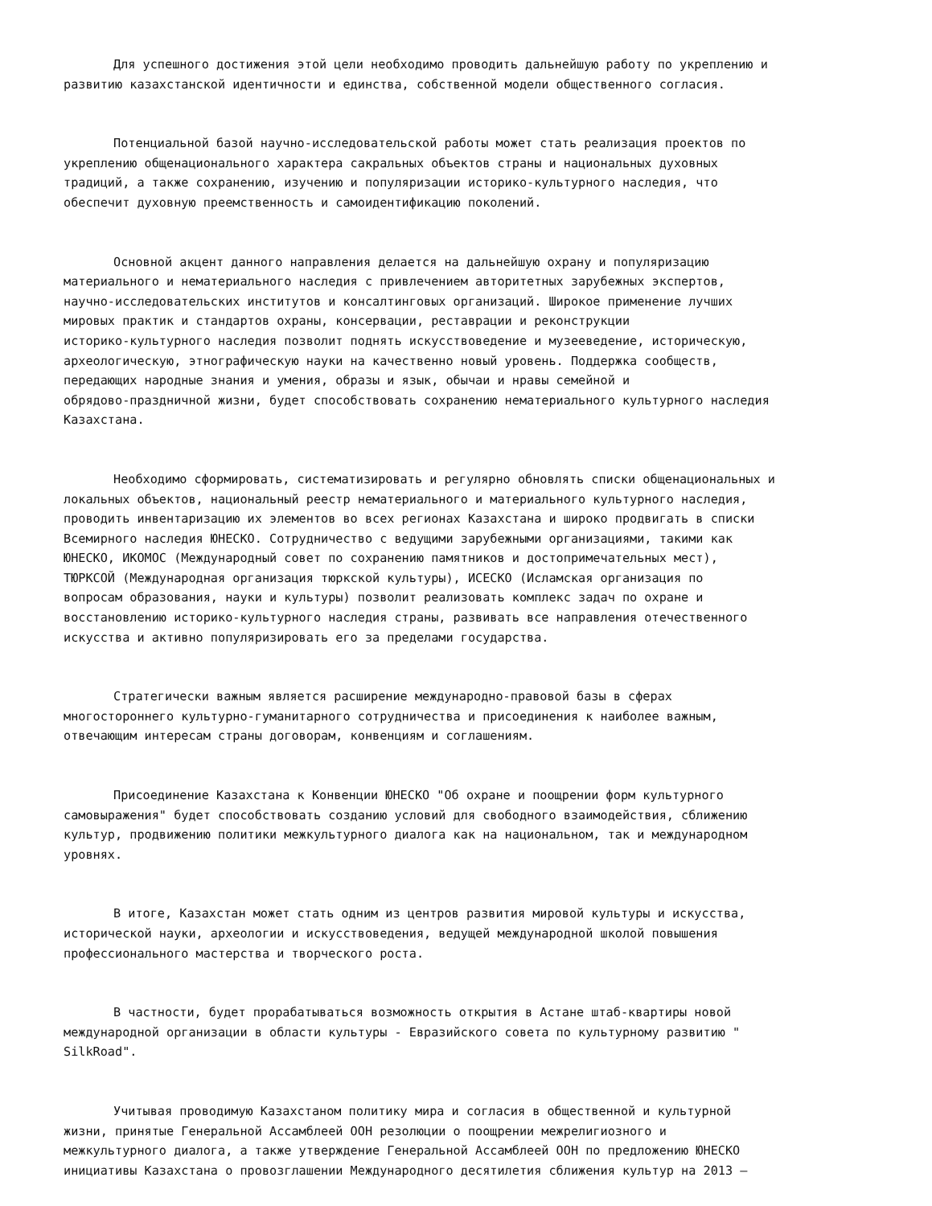Для успешного достижения этой цели необходимо проводить дальнейшую работу по укреплению и развитию казахстанской идентичности и единства, собственной модели общественного согласия.
Потенциальной базой научно-исследовательской работы может стать реализация проектов по укреплению общенационального характера сакральных объектов страны и национальных духовных традиций, а также сохранению, изучению и популяризации историко-культурного наследия, что обеспечит духовную преемственность и самоидентификацию поколений.
Основной акцент данного направления делается на дальнейшую охрану и популяризацию материального и нематериального наследия с привлечением авторитетных зарубежных экспертов, научно-исследовательских институтов и консалтинговых организаций. Широкое применение лучших мировых практик и стандартов охраны, консервации, реставрации и реконструкции историко-культурного наследия позволит поднять искусствоведение и музееведение, историческую, археологическую, этнографическую науки на качественно новый уровень. Поддержка сообществ, передающих народные знания и умения, образы и язык, обычаи и нравы семейной и обрядово-праздничной жизни, будет способствовать сохранению нематериального культурного наследия Казахстана.
Необходимо сформировать, систематизировать и регулярно обновлять списки общенациональных и локальных объектов, национальный реестр нематериального и материального культурного наследия, проводить инвентаризацию их элементов во всех регионах Казахстана и широко продвигать в списки Всемирного наследия ЮНЕСКО. Сотрудничество с ведущими зарубежными организациями, такими как ЮНЕСКО, ИКОМОС (Международный совет по сохранению памятников и достопримечательных мест), ТЮРКСОЙ (Международная организация тюркской культуры), ИСЕСКО (Исламская организация по вопросам образования, науки и культуры) позволит реализовать комплекс задач по охране и восстановлению историко-культурного наследия страны, развивать все направления отечественного искусства и активно популяризировать его за пределами государства.
Стратегически важным является расширение международно-правовой базы в сферах многостороннего культурно-гуманитарного сотрудничества и присоединения к наиболее важным, отвечающим интересам страны договорам, конвенциям и соглашениям.
Присоединение Казахстана к Конвенции ЮНЕСКО "Об охране и поощрении форм культурного самовыражения" будет способствовать созданию условий для свободного взаимодействия, сближению культур, продвижению политики межкультурного диалога как на национальном, так и международном уровнях.
В итоге, Казахстан может стать одним из центров развития мировой культуры и искусства, исторической науки, археологии и искусствоведения, ведущей международной школой повышения профессионального мастерства и творческого роста.
В частности, будет прорабатываться возможность открытия в Астане штаб-квартиры новой международной организации в области культуры - Евразийского совета по культурному развитию " SilkRoad".
Учитывая проводимую Казахстаном политику мира и согласия в общественной и культурной жизни, принятые Генеральной Ассамблеей ООН резолюции о поощрении межрелигиозного и межкультурного диалога, а также утверждение Генеральной Ассамблеей ООН по предложению ЮНЕСКО инициативы Казахстана о провозглашении Международного десятилетия сближения культур на 2013 –